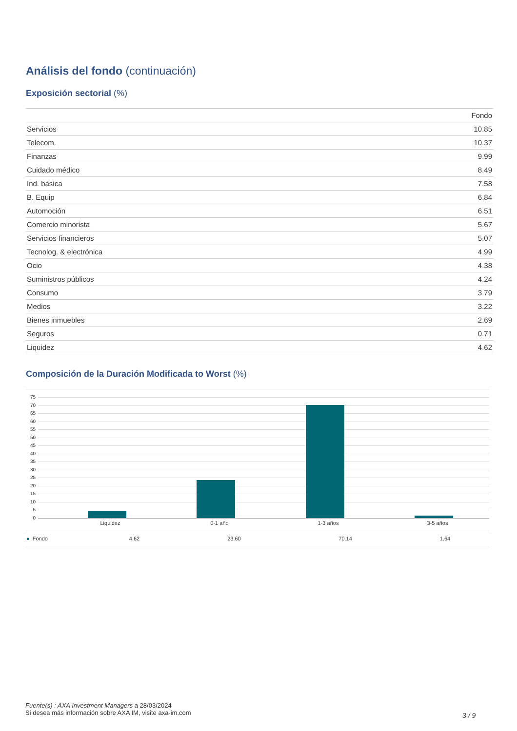Análisis del fondo (continuación)
Exposición sectorial (%)
| | Fondo |
| --- | --- |
| Servicios | 10.85 |
| Telecom. | 10.37 |
| Finanzas | 9.99 |
| Cuidado médico | 8.49 |
| Ind. básica | 7.58 |
| B. Equip | 6.84 |
| Automoción | 6.51 |
| Comercio minorista | 5.67 |
| Servicios financieros | 5.07 |
| Tecnolog. & electrónica | 4.99 |
| Ocio | 4.38 |
| Suministros públicos | 4.24 |
| Consumo | 3.79 |
| Medios | 3.22 |
| Bienes inmuebles | 2.69 |
| Seguros | 0.71 |
| Liquidez | 4.62 |
Composición de la Duración Modificada to Worst (%)
75
70
65
60
55
50
45
40
35
30
25
20
15
10
5
0
Liquidez 0-1 año 1-3 años 3-5 años
| ● Fondo | 4.62 | 23.60 | 70.14 | 1.64 |
Fuente(s) : AXA Investment Managers a 28/03/2024
Si desea más información sobre AXA IM, visite axa-im.com
3 / 9